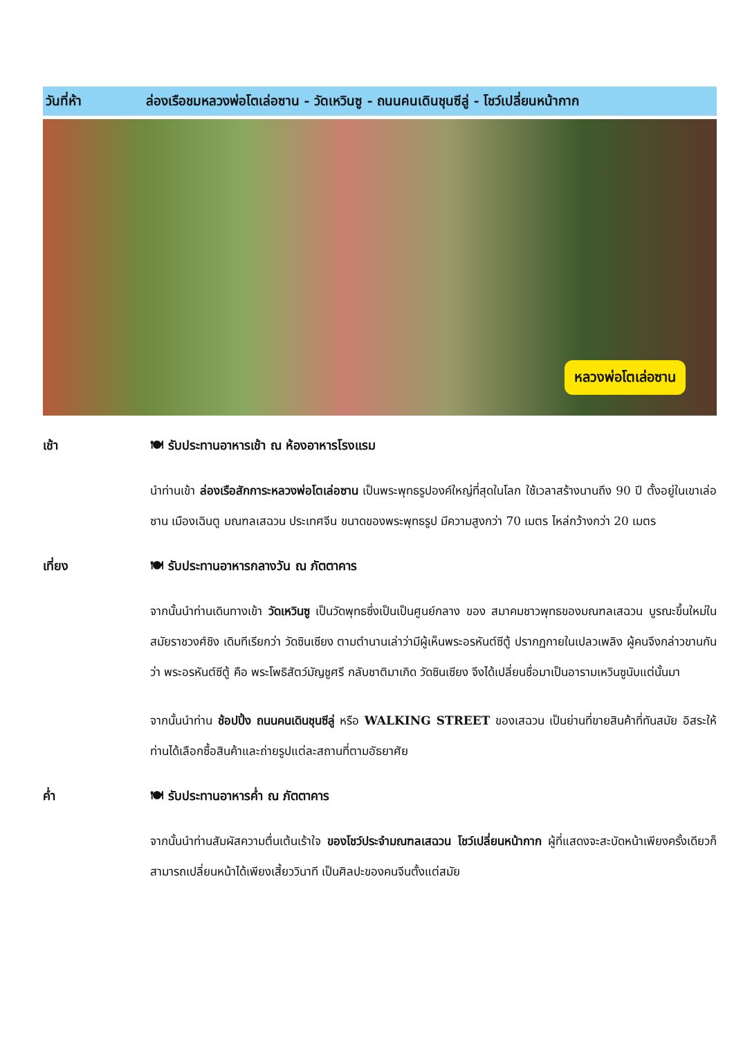วันที่ห้า ล่องเรือชมหลวงพ่อโตเล่อซาน - วัดเหวินซู - ถนนคนเดินชุนซีลู่ - โชว์เปลี่ยนหน้ากาก
หลวงพ่อโตเล่อซาน
เช้า 🍽 รับประทานอาหารเช้า ณ ห้องอาหารโรงแรม
นำท่านเข้า ล่องเรือสักการะหลวงพ่อโตเล่อซาน เป็นพระพุทธรูปองค์ใหญ่ที่สุดในโลก ใช้เวลาสร้างนานถึง 90 ปี ตั้งอยู่ในเขาเล่อซาน เมืองเฉินตู มณฑลเสฉวน ประเทศจีน ขนาดของพระพุทธรูป มีความสูงกว่า 70 เมตร ไหล่กว้างกว่า 20 เมตร
เที่ยง 🍽 รับประทานอาหารกลางวัน ณ ภัตตาคาร
จากนั้นนำท่านเดินทางเข้า วัดเหวินซู เป็นวัดพุทธซึ่งเป็นเป็นศูนย์กลาง ของ สมาคมชาวพุทธของมณฑลเสฉวน บูรณะขึ้นใหม่ในสมัยราชวงศ์ชิง เดิมทีเรียกว่า วัดซินเซียง ตามตำนานเล่าว่ามีผู้เห็นพระอรหันต์ซีตู้ ปรากฏกายในเปลวเพลิง ผู้คนจึงกล่าวขานกันว่า พระอรหันต์ซีตู้ คือ พระโพธิสัตว์มัญชูศรี กลับชาติมาเกิด วัดซินเซียง จึงได้เปลี่ยนชื่อมาเป็นอารามเหวินซูนับแต่นั้นมา
จากนั้นนำท่าน ช้อปปิ้ง ถนนคนเดินชุนซีลู่ หรือ WALKING STREET ของเสฉวน เป็นย่านที่ขายสินค้าที่ทันสมัย อิสระให้ท่านได้เลือกซื้อสินค้าและถ่ายรูปแต่ละสถานที่ตามอัธยาศัย
ค่ำ 🍽 รับประทานอาหารค่ำ ณ ภัตตาคาร
จากนั้นนำท่านสัมผัสความตื่นเต้นเร้าใจ ของโชว์ประจำมณฑลเสฉวน โชว์เปลี่ยนหน้ากาก ผู้ที่แสดงจะสะบัดหน้าเพียงครั้งเดียวก็ สามารถเปลี่ยนหน้าได้เพียงเสี้ยววินาที เป็นศิลปะของคนจีนตั้งแต่สมัย